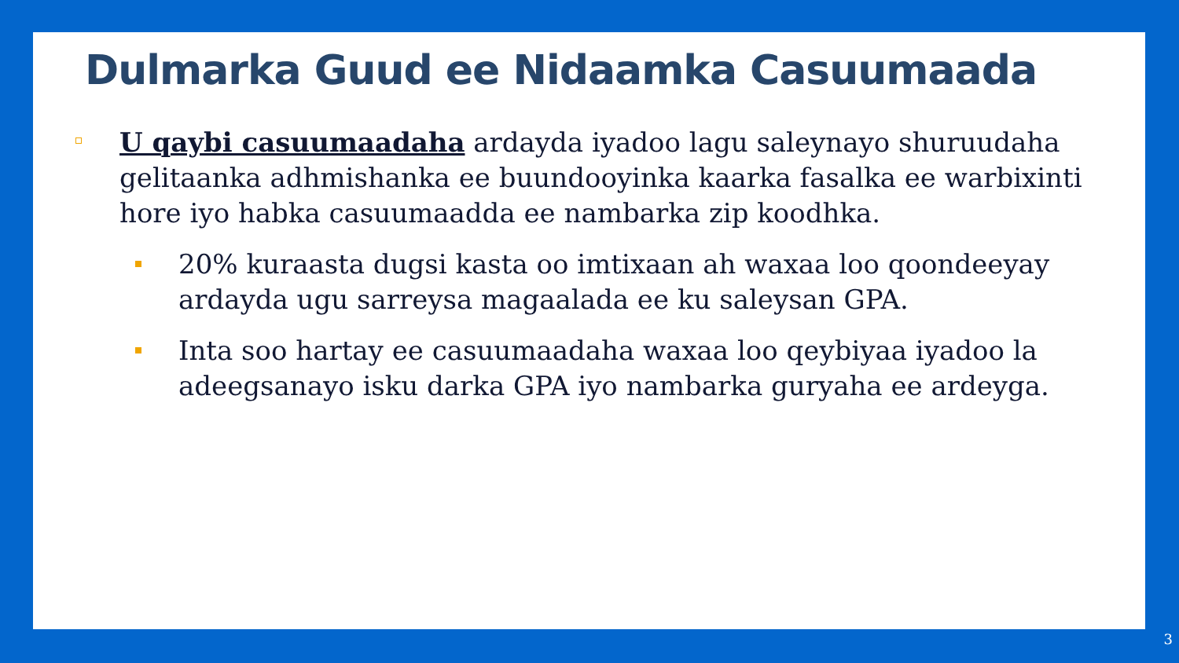Dulmarka Guud ee Nidaamka Casuumaada
U qaybi casuumaadaha ardayda iyadoo lagu saleynayo shuruudaha gelitaanka adhmishanka ee buundooyinka kaarka fasalka ee warbixinti hore iyo habka casuumaadda ee nambarka zip koodhka.
20% kuraasta dugsi kasta oo imtixaan ah waxaa loo qoondeeyay ardayda ugu sarreysa magaalada ee ku saleysan GPA.
Inta soo hartay ee casuumaadaha waxaa loo qeybiyaa iyadoo la adeegsanayo isku darka GPA iyo nambarka guryaha ee ardeyga.
3